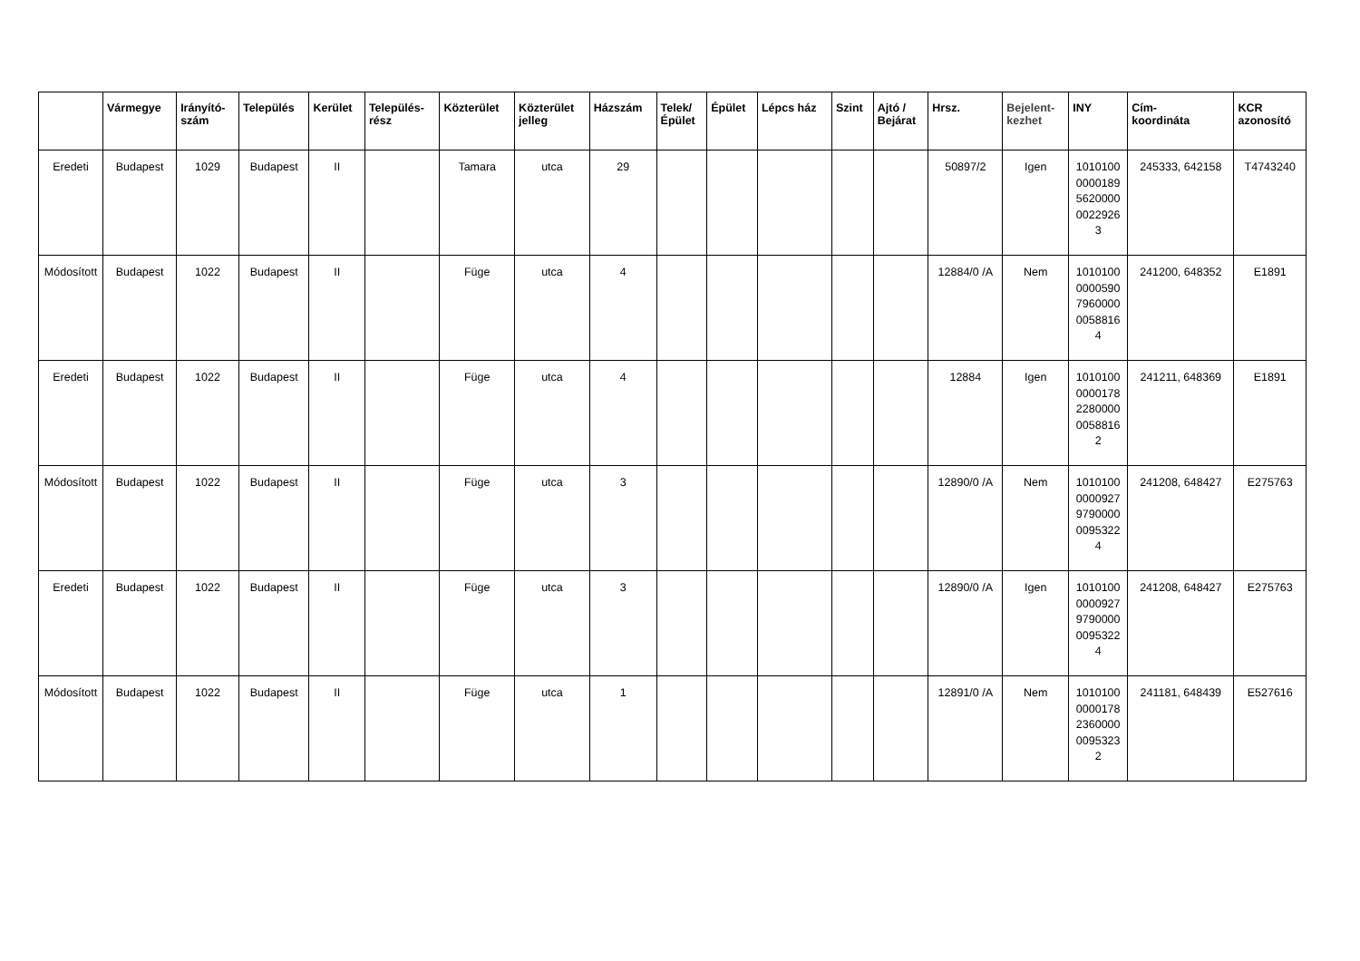| | Vármegye | Irányító- szám | Település | Kerület | Település- rész | Közterület | Közterület jelleg | Házszám | Telek/ Épület | Épület | Lépcs ház | Szint | Ajtó / Bejárat | Hrsz. | Bejelent- kezhet | INY | Cím- koordináta | KCR azonosító |
| --- | --- | --- | --- | --- | --- | --- | --- | --- | --- | --- | --- | --- | --- | --- | --- | --- | --- | --- |
| Eredeti | Budapest | 1029 | Budapest | II | | Tamara | utca | 29 | | | | | | 50897/2 | Igen | 1010100 0000189 5620000 0022926 3 | 245333, 642158 | T4743240 |
| Módosított | Budapest | 1022 | Budapest | II | | Füge | utca | 4 | | | | | | 12884/0 /A | Nem | 1010100 0000590 7960000 0058816 4 | 241200, 648352 | E1891 |
| Eredeti | Budapest | 1022 | Budapest | II | | Füge | utca | 4 | | | | | | 12884 | Igen | 1010100 0000178 2280000 0058816 2 | 241211, 648369 | E1891 |
| Módosított | Budapest | 1022 | Budapest | II | | Füge | utca | 3 | | | | | | 12890/0 /A | Nem | 1010100 0000927 9790000 0095322 4 | 241208, 648427 | E275763 |
| Eredeti | Budapest | 1022 | Budapest | II | | Füge | utca | 3 | | | | | | 12890/0 /A | Igen | 1010100 0000927 9790000 0095322 4 | 241208, 648427 | E275763 |
| Módosított | Budapest | 1022 | Budapest | II | | Füge | utca | 1 | | | | | | 12891/0 /A | Nem | 1010100 0000178 2360000 0095323 2 | 241181, 648439 | E527616 |